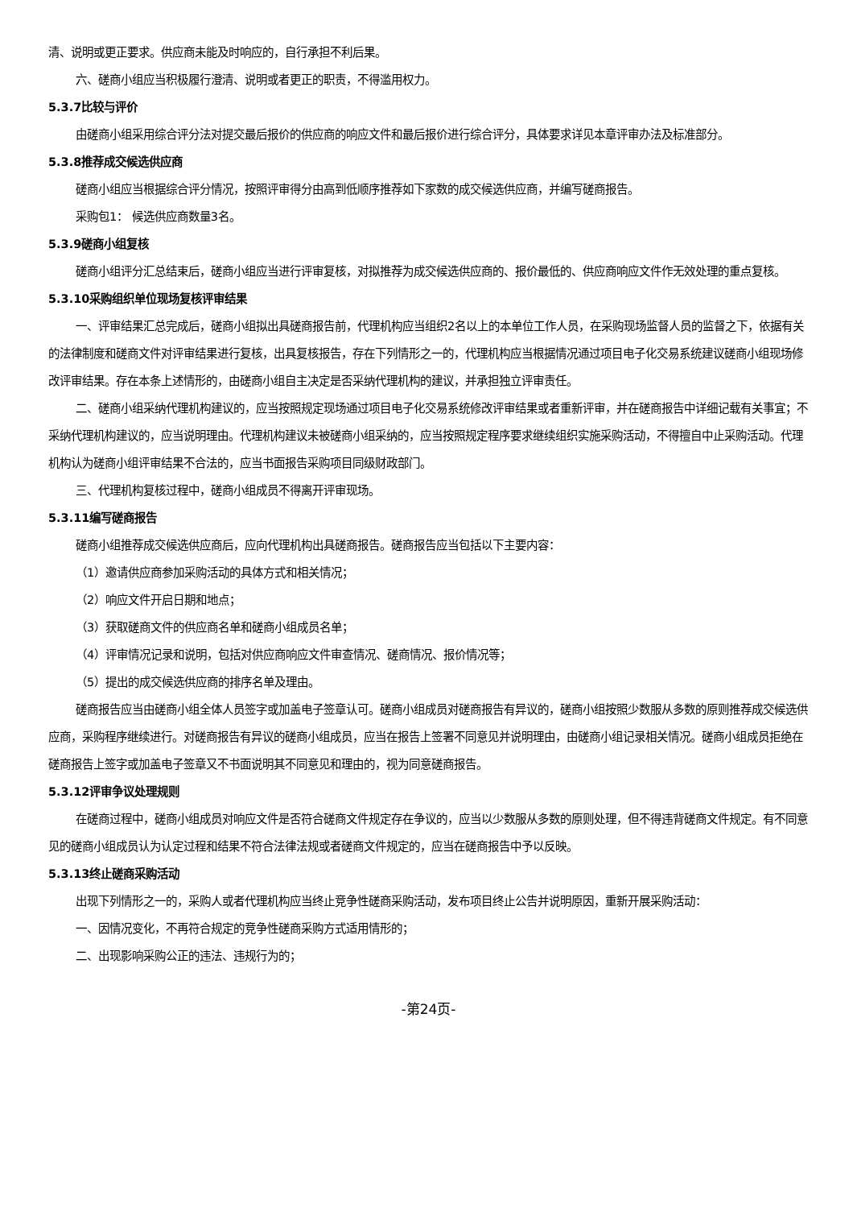清、说明或更正要求。供应商未能及时响应的，自行承担不利后果。
六、磋商小组应当积极履行澄清、说明或者更正的职责，不得滥用权力。
5.3.7比较与评价
由磋商小组采用综合评分法对提交最后报价的供应商的响应文件和最后报价进行综合评分，具体要求详见本章评审办法及标准部分。
5.3.8推荐成交候选供应商
磋商小组应当根据综合评分情况，按照评审得分由高到低顺序推荐如下家数的成交候选供应商，并编写磋商报告。
采购包1： 候选供应商数量3名。
5.3.9磋商小组复核
磋商小组评分汇总结束后，磋商小组应当进行评审复核，对拟推荐为成交候选供应商的、报价最低的、供应商响应文件作无效处理的重点复核。
5.3.10采购组织单位现场复核评审结果
一、评审结果汇总完成后，磋商小组拟出具磋商报告前，代理机构应当组织2名以上的本单位工作人员，在采购现场监督人员的监督之下，依据有关的法律制度和磋商文件对评审结果进行复核，出具复核报告，存在下列情形之一的，代理机构应当根据情况通过项目电子化交易系统建议磋商小组现场修改评审结果。存在本条上述情形的，由磋商小组自主决定是否采纳代理机构的建议，并承担独立评审责任。
二、磋商小组采纳代理机构建议的，应当按照规定现场通过项目电子化交易系统修改评审结果或者重新评审，并在磋商报告中详细记载有关事宜；不采纳代理机构建议的，应当说明理由。代理机构建议未被磋商小组采纳的，应当按照规定程序要求继续组织实施采购活动，不得擅自中止采购活动。代理机构认为磋商小组评审结果不合法的，应当书面报告采购项目同级财政部门。
三、代理机构复核过程中，磋商小组成员不得离开评审现场。
5.3.11编写磋商报告
磋商小组推荐成交候选供应商后，应向代理机构出具磋商报告。磋商报告应当包括以下主要内容：
（1）邀请供应商参加采购活动的具体方式和相关情况；
（2）响应文件开启日期和地点；
（3）获取磋商文件的供应商名单和磋商小组成员名单；
（4）评审情况记录和说明，包括对供应商响应文件审查情况、磋商情况、报价情况等；
（5）提出的成交候选供应商的排序名单及理由。
磋商报告应当由磋商小组全体人员签字或加盖电子签章认可。磋商小组成员对磋商报告有异议的，磋商小组按照少数服从多数的原则推荐成交候选供应商，采购程序继续进行。对磋商报告有异议的磋商小组成员，应当在报告上签署不同意见并说明理由，由磋商小组记录相关情况。磋商小组成员拒绝在磋商报告上签字或加盖电子签章又不书面说明其不同意见和理由的，视为同意磋商报告。
5.3.12评审争议处理规则
在磋商过程中，磋商小组成员对响应文件是否符合磋商文件规定存在争议的，应当以少数服从多数的原则处理，但不得违背磋商文件规定。有不同意见的磋商小组成员认为认定过程和结果不符合法律法规或者磋商文件规定的，应当在磋商报告中予以反映。
5.3.13终止磋商采购活动
出现下列情形之一的，采购人或者代理机构应当终止竞争性磋商采购活动，发布项目终止公告并说明原因，重新开展采购活动：
一、因情况变化，不再符合规定的竞争性磋商采购方式适用情形的；
二、出现影响采购公正的违法、违规行为的；
-第24页-